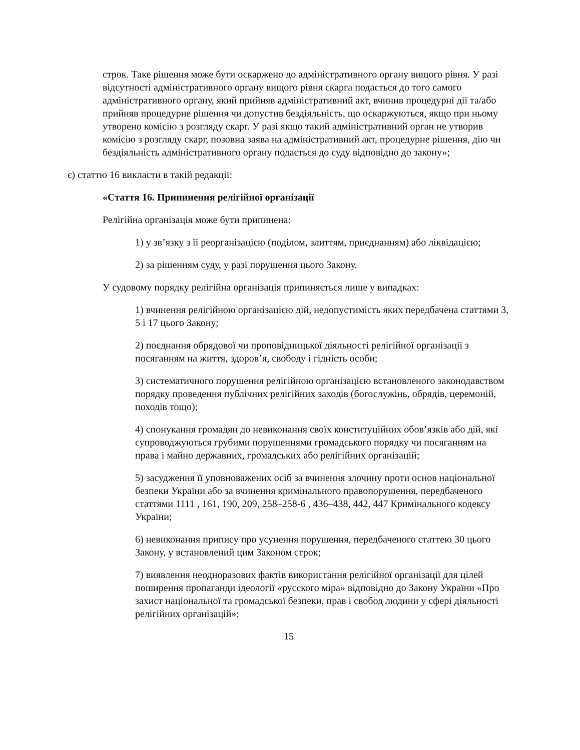строк. Таке рішення може бути оскаржено до адміністративного органу вищого рівня. У разі відсутності адміністративного органу вищого рівня скарга подається до того самого адміністративного органу, який прийняв адміністративний акт, вчинив процедурні дії та/або прийняв процедурне рішення чи допустив бездіяльність, що оскаржуються, якщо при ньому утворено комісію з розгляду скарг. У разі якщо такий адміністративний орган не утворив комісію з розгляду скарг, позовна заява на адміністративний акт, процедурне рішення, дію чи бездіяльність адміністративного органу подається до суду відповідно до закону»;
є) статтю 16 викласти в такій редакції:
«Стаття 16. Припинення релігійної організації
Релігійна організація може бути припинена:
1) у зв’язку з її реорганізацією (поділом, злиттям, приєднанням) або ліквідацією;
2) за рішенням суду, у разі порушення цього Закону.
У судовому порядку релігійна організація припиняється лише у випадках:
1) вчинення релігійною організацією дій, недопустимість яких передбачена статтями 3, 5 і 17 цього Закону;
2) поєднання обрядової чи проповідницької діяльності релігійної організації з посяганням на життя, здоров’я, свободу і гідність особи;
3) систематичного порушення релігійною організацією встановленого законодавством порядку проведення публічних релігійних заходів (богослужінь, обрядів, церемоній, походів тощо);
4) спонукання громадян до невиконання своїх конституційних обов’язків або дій, які супроводжуються грубими порушеннями громадського порядку чи посяганням на права і майно державних, громадських або релігійних організацій;
5) засудження її уповноважених осіб за вчинення злочину проти основ національної безпеки України або за вчинення кримінального правопорушення, передбаченого статтями 1111 , 161, 190, 209, 258–258-6 , 436–438, 442, 447 Кримінального кодексу України;
6) невиконання припису про усунення порушення, передбаченого статтею 30 цього Закону, у встановлений цим Законом строк;
7) виявлення неодноразових фактів використання релігійної організації для цілей поширення пропаганди ідеології «русского міра» відповідно до Закону України «Про захист національної та громадської безпеки, прав і свобод людини у сфері діяльності релігійних організацій»;
15